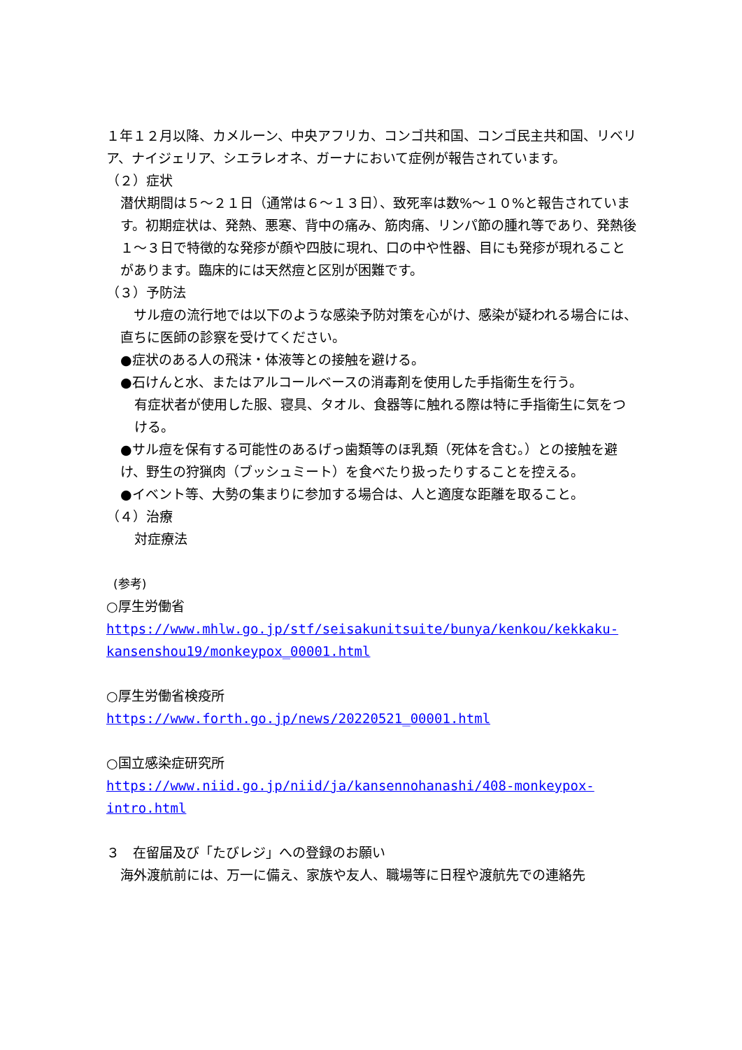１年１２月以降、カメルーン、中央アフリカ、コンゴ共和国、コンゴ民主共和国、リベリア、ナイジェリア、シエラレオネ、ガーナにおいて症例が報告されています。
（２）症状
潜伏期間は５～２１日（通常は６～１３日）、致死率は数%～１０%と報告されています。初期症状は、発熱、悪寒、背中の痛み、筋肉痛、リンパ節の腫れ等であり、発熱後１～３日で特徴的な発疹が顔や四肢に現れ、口の中や性器、目にも発疹が現れることがあります。臨床的には天然痘と区別が困難です。
（３）予防法
　サル痘の流行地では以下のような感染予防対策を心がけ、感染が疑われる場合には、直ちに医師の診察を受けてください。
●症状のある人の飛沫・体液等との接触を避ける。
●石けんと水、またはアルコールベースの消毒剤を使用した手指衛生を行う。
有症状者が使用した服、寝具、タオル、食器等に触れる際は特に手指衛生に気をつける。
●サル痘を保有する可能性のあるげっ歯類等のほ乳類（死体を含む。）との接触を避け、野生の狩猟肉（ブッシュミート）を食べたり扱ったりすることを控える。
●イベント等、大勢の集まりに参加する場合は、人と適度な距離を取ること。
（４）治療
対症療法
(参考)
○厚生労働省
https://www.mhlw.go.jp/stf/seisakunitsuite/bunya/kenkou/kekkaku-kansenshou19/monkeypox_00001.html
○厚生労働省検疫所
https://www.forth.go.jp/news/20220521_00001.html
○国立感染症研究所
https://www.niid.go.jp/niid/ja/kansennohanashi/408-monkeypox-intro.html
３　在留届及び「たびレジ」への登録のお願い
海外渡航前には、万一に備え、家族や友人、職場等に日程や渡航先での連絡先